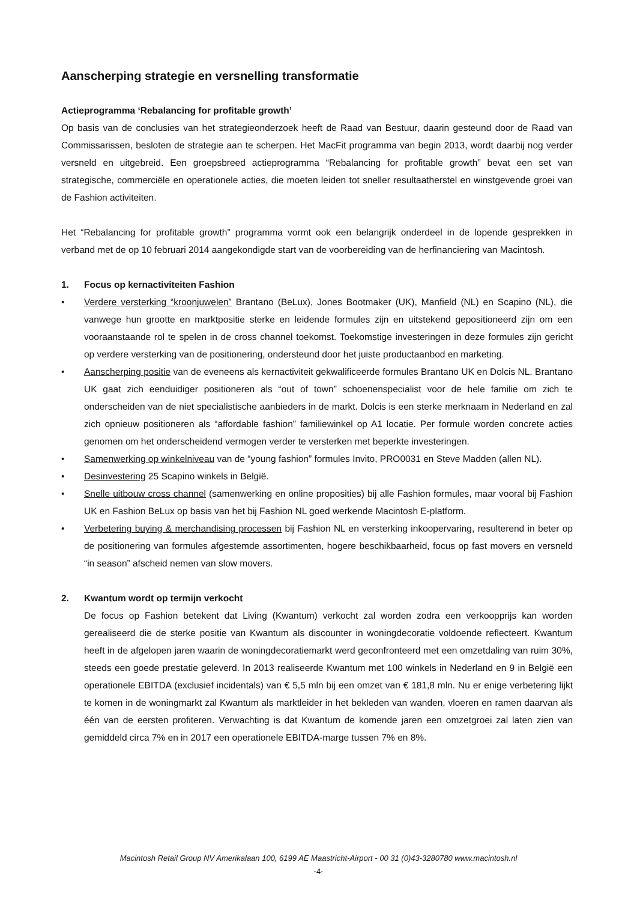Aanscherping strategie en versnelling transformatie
Actieprogramma ‘Rebalancing for profitable growth’
Op basis van de conclusies van het strategieonderzoek heeft de Raad van Bestuur, daarin gesteund door de Raad van Commissarissen, besloten de strategie aan te scherpen. Het MacFit programma van begin 2013, wordt daarbij nog verder versneld en uitgebreid. Een groepsbreed actieprogramma “Rebalancing for profitable growth” bevat een set van strategische, commerciële en operationele acties, die moeten leiden tot sneller resultaatherstel en winstgevende groei van de Fashion activiteiten.
Het “Rebalancing for profitable growth” programma vormt ook een belangrijk onderdeel in de lopende gesprekken in verband met de op 10 februari 2014 aangekondigde start van de voorbereiding van de herfinanciering van Macintosh.
1. Focus op kernactiviteiten Fashion
• Verdere versterking “kroonjuwelen” Brantano (BeLux), Jones Bootmaker (UK), Manfield (NL) en Scapino (NL), die vanwege hun grootte en marktpositie sterke en leidende formules zijn en uitstekend gepositioneerd zijn om een vooraanstaande rol te spelen in de cross channel toekomst. Toekomstige investeringen in deze formules zijn gericht op verdere versterking van de positionering, ondersteund door het juiste productaanbod en marketing.
• Aanscherping positie van de eveneens als kernactiviteit gekwalificeerde formules Brantano UK en Dolcis NL. Brantano UK gaat zich eenduidiger positioneren als “out of town” schoenenspecialist voor de hele familie om zich te onderscheiden van de niet specialistische aanbieders in de markt. Dolcis is een sterke merknaam in Nederland en zal zich opnieuw positioneren als “affordable fashion” familiewinkel op A1 locatie. Per formule worden concrete acties genomen om het onderscheidend vermogen verder te versterken met beperkte investeringen.
• Samenwerking op winkelniveau van de “young fashion” formules Invito, PRO0031 en Steve Madden (allen NL).
• Desinvestering 25 Scapino winkels in België.
• Snelle uitbouw cross channel (samenwerking en online proposities) bij alle Fashion formules, maar vooral bij Fashion UK en Fashion BeLux op basis van het bij Fashion NL goed werkende Macintosh E-platform.
• Verbetering buying & merchandising processen bij Fashion NL en versterking inkoopervaring, resulterend in beter op de positionering van formules afgestemde assortimenten, hogere beschikbaarheid, focus op fast movers en versneld “in season” afscheid nemen van slow movers.
2. Kwantum wordt op termijn verkocht
De focus op Fashion betekent dat Living (Kwantum) verkocht zal worden zodra een verkoopprijs kan worden gerealiseerd die de sterke positie van Kwantum als discounter in woningdecoratie voldoende reflecteert. Kwantum heeft in de afgelopen jaren waarin de woningdecoratiemarkt werd geconfronteerd met een omzetdaling van ruim 30%, steeds een goede prestatie geleverd. In 2013 realiseerde Kwantum met 100 winkels in Nederland en 9 in België een operationele EBITDA (exclusief incidentals) van € 5,5 mln bij een omzet van € 181,8 mln. Nu er enige verbetering lijkt te komen in de woningmarkt zal Kwantum als marktleider in het bekleden van wanden, vloeren en ramen daarvan als één van de eersten profiteren. Verwachting is dat Kwantum de komende jaren een omzetgroei zal laten zien van gemiddeld circa 7% en in 2017 een operationele EBITDA-marge tussen 7% en 8%.
Macintosh Retail Group NV Amerikalaan 100, 6199 AE Maastricht-Airport - 00 31 (0)43-3280780 www.macintosh.nl
-4-